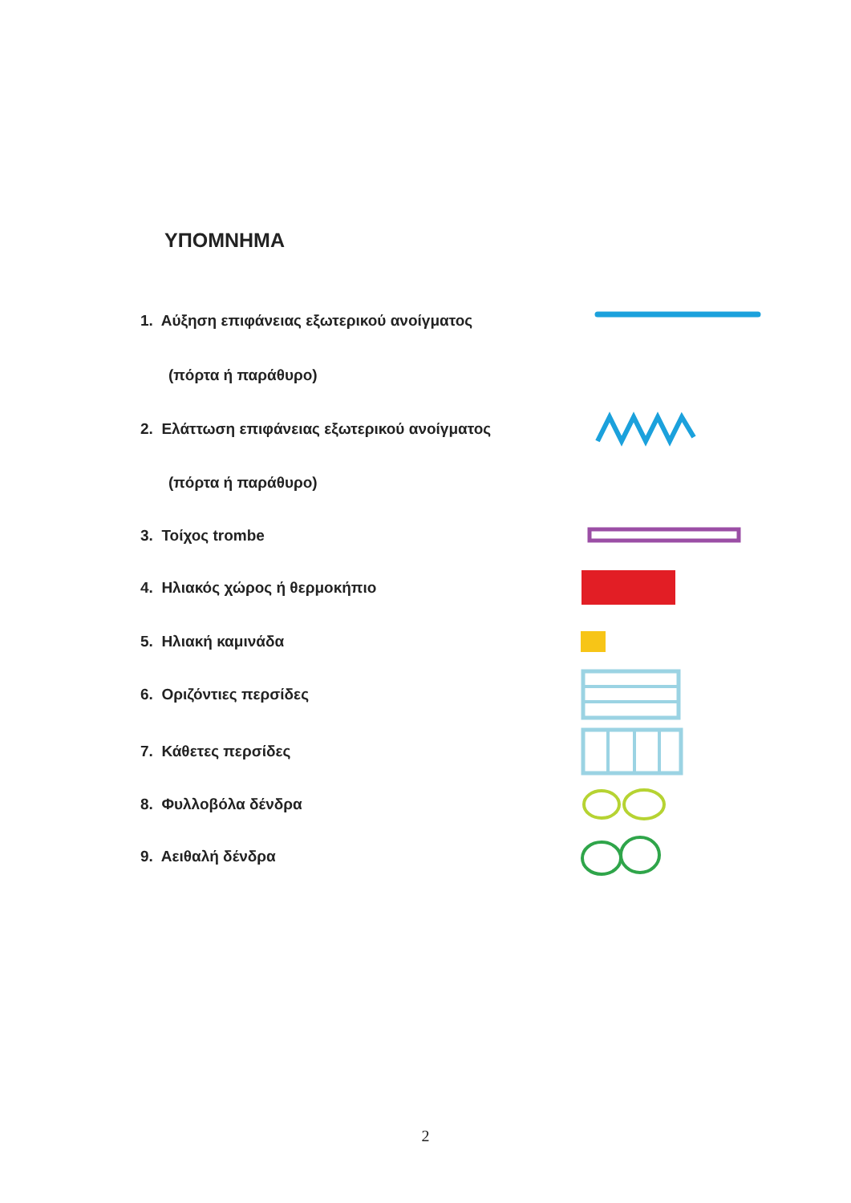ΥΠΟΜΝΗΜΑ
1. Αύξηση επιφάνειας εξωτερικού ανοίγματος
(πόρτα ή παράθυρο)
2. Ελάττωση επιφάνειας εξωτερικού ανοίγματος
(πόρτα ή παράθυρο)
3. Τοίχος trombe
4. Ηλιακός χώρος ή θερμοκήπιο
5. Ηλιακή καμινάδα
6. Οριζόντιες περσίδες
7. Κάθετες περσίδες
8. Φυλλοβόλα δένδρα
9. Αειθαλή δένδρα
2